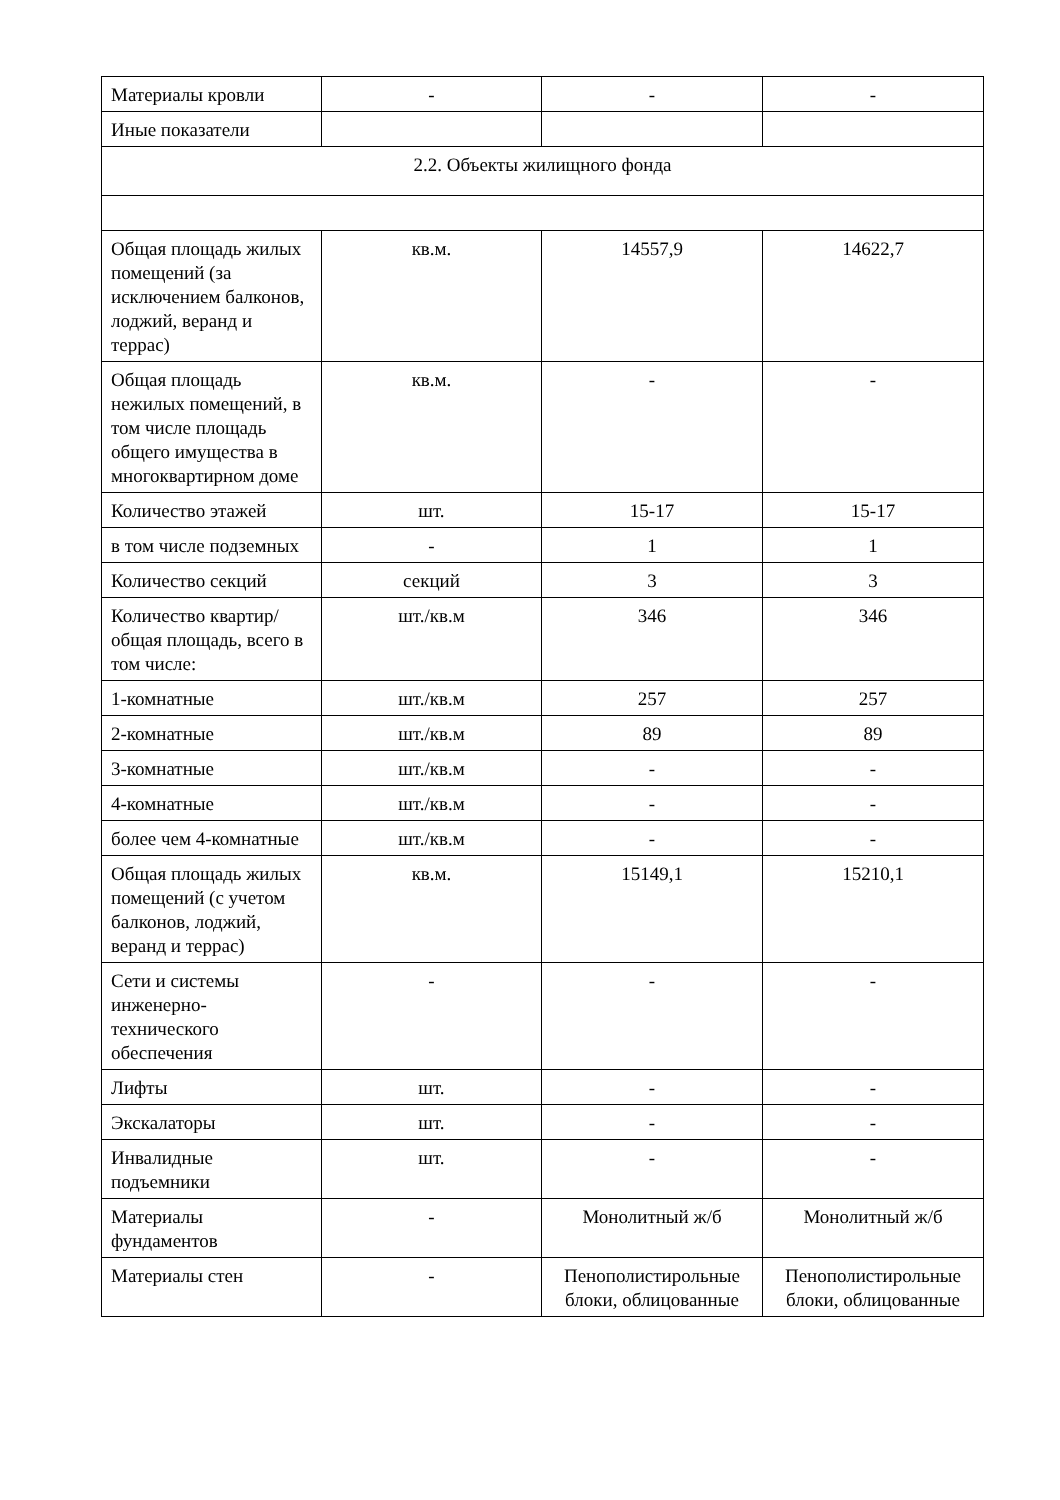| Материалы кровли | - | - | - |
| Иные показатели | | | |
| 2.2. Объекты жилищного фонда | | | |
| Общая площадь жилых помещений (за исключением балконов, лоджий, веранд и террас) | кв.м. | 14557,9 | 14622,7 |
| Общая площадь нежилых помещений, в том числе площадь общего имущества в многоквартирном доме | кв.м. | - | - |
| Количество этажей | шт. | 15-17 | 15-17 |
| в том числе подземных | - | 1 | 1 |
| Количество секций | секций | 3 | 3 |
| Количество квартир/общая площадь, всего в том числе: | шт./кв.м | 346 | 346 |
| 1-комнатные | шт./кв.м | 257 | 257 |
| 2-комнатные | шт./кв.м | 89 | 89 |
| 3-комнатные | шт./кв.м | - | - |
| 4-комнатные | шт./кв.м | - | - |
| более чем 4-комнатные | шт./кв.м | - | - |
| Общая площадь жилых помещений (с учетом балконов, лоджий, веранд и террас) | кв.м. | 15149,1 | 15210,1 |
| Сети и системы инженерно-технического обеспечения | - | - | - |
| Лифты | шт. | - | - |
| Экскалаторы | шт. | - | - |
| Инвалидные подъемники | шт. | - | - |
| Материалы фундаментов | - | Монолитный ж/б | Монолитный ж/б |
| Материалы стен | - | Пенополистирольные блоки, облицованные | Пенополистирольные блоки, облицованные |